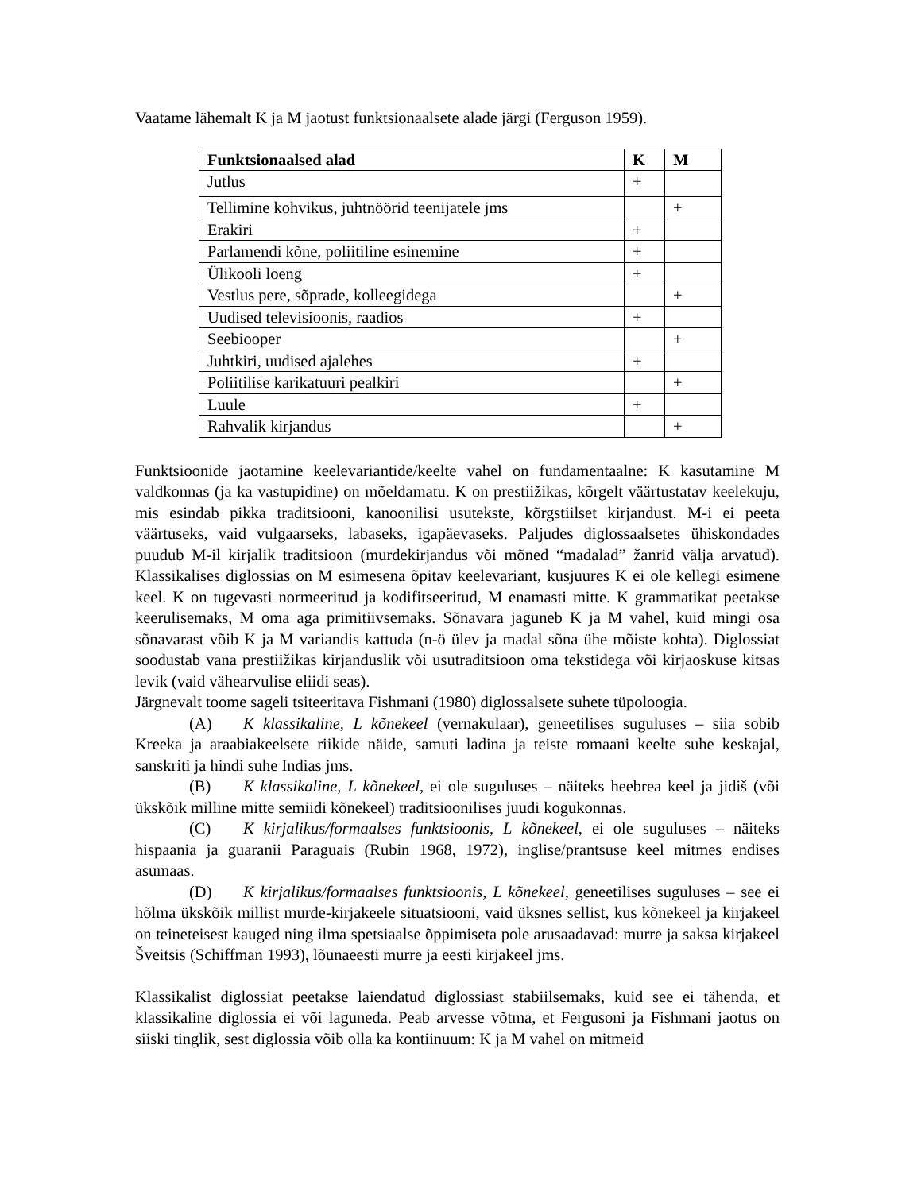Vaatame lähemalt K ja M jaotust funktsionaalsete alade järgi (Ferguson 1959).
| Funktsionaalsed alad | K | M |
| --- | --- | --- |
| Jutlus | + | |
| Tellimine kohvikus, juhtnöörid teenijatele jms | | + |
| Erakiri | + | |
| Parlamendi kõne, poliitiline esinemine | + | |
| Ülikooli loeng | + | |
| Vestlus pere, sõprade, kolleegidega | | + |
| Uudised televisioonis, raadios | + | |
| Seebiooper | | + |
| Juhtkiri, uudised ajalehes | + | |
| Poliitilise karikatuuri pealkiri | | + |
| Luule | + | |
| Rahvalik kirjandus | | + |
Funktsioonide jaotamine keelevariantide/keelte vahel on fundamentaalne: K kasutamine M valdkonnas (ja ka vastupidine) on mõeldamatu. K on prestiižikas, kõrgelt väärtustatav keelekuju, mis esindab pikka traditsiooni, kanoonilisi usutekste, kõrgstiilset kirjandust. M-i ei peeta väärtuseks, vaid vulgaarseks, labaseks, igapäevaseks. Paljudes diglossaalsetes ühiskondades puudub M-il kirjalik traditsioon (murdekirjandus või mõned “madalad” žanrid välja arvatud). Klassikalises diglossias on M esimesena õpitav keelevariant, kusjuures K ei ole kellegi esimene keel. K on tugevasti normeeritud ja kodifitseeritud, M enamasti mitte. K grammatikat peetakse keerulisemaks, M oma aga primitiivsemaks. Sõnavara jaguneb K ja M vahel, kuid mingi osa sõnavarast võib K ja M variandis kattuda (n-ö ülev ja madal sõna ühe mõiste kohta). Diglossiat soodustab vana prestiižikas kirjanduslik või usutraditsioon oma tekstidega või kirjaoskuse kitsas levik (vaid vähearvulise eliidi seas).
Järgnevalt toome sageli tsiteeritava Fishmani (1980) diglossalsete suhete tüpoloogia.
(A) K klassikaline, L kõnekeel (vernakulaar), geneetilises suguluses – siia sobib Kreeka ja araabiakeelsete riikide näide, samuti ladina ja teiste romaani keelte suhe keskajal, sanskriti ja hindi suhe Indias jms.
(B) K klassikaline, L kõnekeel, ei ole suguluses – näiteks heebrea keel ja jidiš (või ükskõik milline mitte semiidi kõnekeel) traditsioonilises juudi kogukonnas.
(C) K kirjalikus/formaalses funktsioonis, L kõnekeel, ei ole suguluses – näiteks hispaania ja guaranii Paraguais (Rubin 1968, 1972), inglise/prantsuse keel mitmes endises asumaas.
(D) K kirjalikus/formaalses funktsioonis, L kõnekeel, geneetilises suguluses – see ei hõlma ükskõik millist murde-kirjakeele situatsiooni, vaid üksnes sellist, kus kõnekeel ja kirjakeel on teineteisest kauged ning ilma spetsiaalse õppimiseta pole arusaadavad: murre ja saksa kirjakeel Šveitsis (Schiffman 1993), lõunaeesti murre ja eesti kirjakeel jms.
Klassikalist diglossiat peetakse laiendatud diglossiast stabiilsemaks, kuid see ei tähenda, et klassikaline diglossia ei või laguneda. Peab arvesse võtma, et Fergusoni ja Fishmani jaotus on siiski tinglik, sest diglossia võib olla ka kontiinuum: K ja M vahel on mitmeid